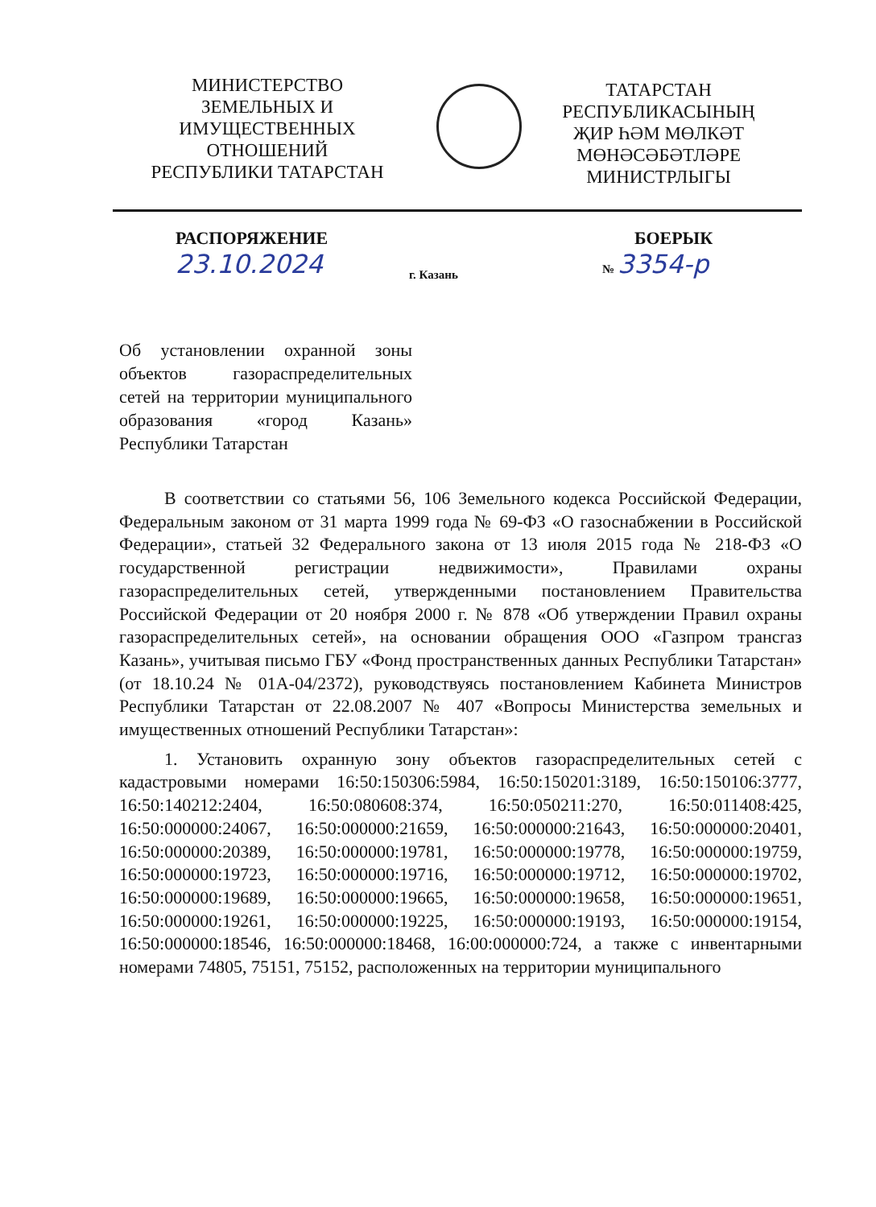МИНИСТЕРСТВО
ЗЕМЕЛЬНЫХ И
ИМУЩЕСТВЕННЫХ
ОТНОШЕНИЙ
РЕСПУБЛИКИ ТАТАРСТАН
ТАТАРСТАН
РЕСПУБЛИКАСЫНЫҢ
ҖИР ҺӘМ МӨЛКӘТ
МӨНӘСӘБӘТЛӘРЕ
МИНИСТРЛЫГЫ
РАСПОРЯЖЕНИЕ
23.10.2024
г. Казань
БОЕРЫК
№ 3354-р
Об установлении охранной зоны объектов газораспределительных сетей на территории муниципального образования «город Казань» Республики Татарстан
В соответствии со статьями 56, 106 Земельного кодекса Российской Федерации, Федеральным законом от 31 марта 1999 года № 69-ФЗ «О газоснабжении в Российской Федерации», статьей 32 Федерального закона от 13 июля 2015 года № 218-ФЗ «О государственной регистрации недвижимости», Правилами охраны газораспределительных сетей, утвержденными постановлением Правительства Российской Федерации от 20 ноября 2000 г. № 878 «Об утверждении Правил охраны газораспределительных сетей», на основании обращения ООО «Газпром трансгаз Казань», учитывая письмо ГБУ «Фонд пространственных данных Республики Татарстан» (от 18.10.24 № 01А-04/2372), руководствуясь постановлением Кабинета Министров Республики Татарстан от 22.08.2007 № 407 «Вопросы Министерства земельных и имущественных отношений Республики Татарстан»:
1. Установить охранную зону объектов газораспределительных сетей с кадастровыми номерами 16:50:150306:5984, 16:50:150201:3189, 16:50:150106:3777, 16:50:140212:2404, 16:50:080608:374, 16:50:050211:270, 16:50:011408:425, 16:50:000000:24067, 16:50:000000:21659, 16:50:000000:21643, 16:50:000000:20401, 16:50:000000:20389, 16:50:000000:19781, 16:50:000000:19778, 16:50:000000:19759, 16:50:000000:19723, 16:50:000000:19716, 16:50:000000:19712, 16:50:000000:19702, 16:50:000000:19689, 16:50:000000:19665, 16:50:000000:19658, 16:50:000000:19651, 16:50:000000:19261, 16:50:000000:19225, 16:50:000000:19193, 16:50:000000:19154, 16:50:000000:18546, 16:50:000000:18468, 16:00:000000:724, а также с инвентарными номерами 74805, 75151, 75152, расположенных на территории муниципального